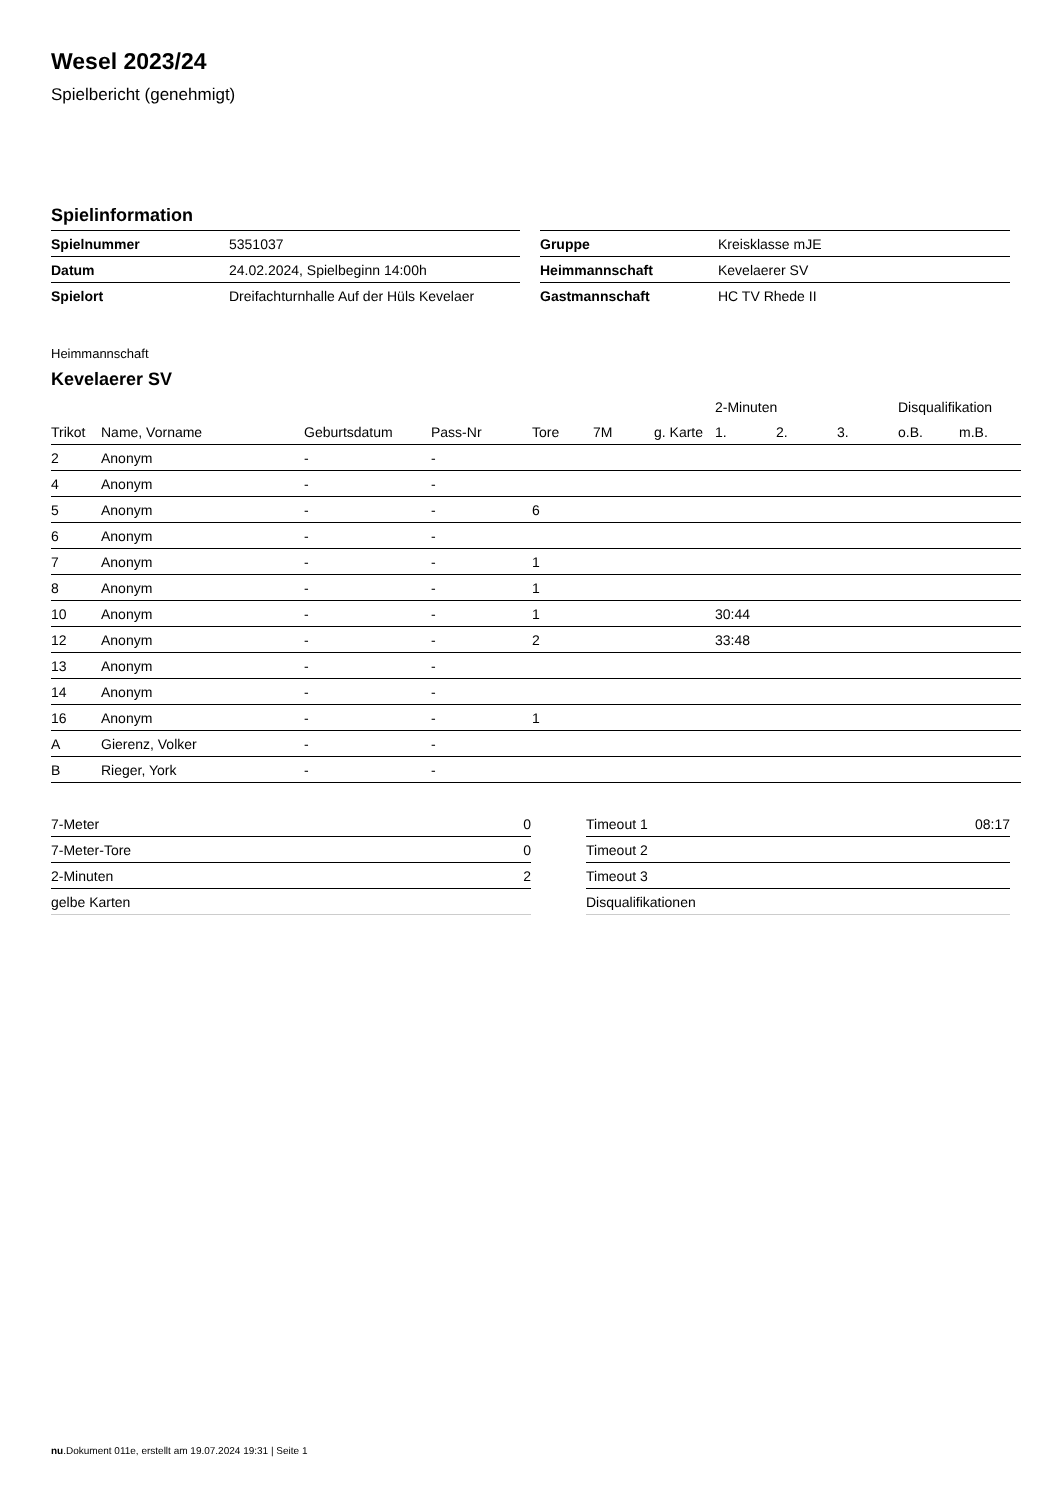Wesel 2023/24
Spielbericht (genehmigt)
Spielinformation
| Spielnummer | 5351037 |
| Datum | 24.02.2024, Spielbeginn 14:00h |
| Spielort | Dreifachturnhalle Auf der Hüls Kevelaer |
| Gruppe | Kreisklasse mJE |
| Heimmannschaft | Kevelaerer SV |
| Gastmannschaft | HC TV Rhede II |
Heimmannschaft
Kevelaerer SV
| | | | | | | | 2-Minuten | | | Disqualifikation | |
| --- | --- | --- | --- | --- | --- | --- | --- | --- | --- | --- | --- |
| Trikot | Name, Vorname | Geburtsdatum | Pass-Nr | Tore | 7M | g. Karte | 1. | 2. | 3. | o.B. | m.B. |
| 2 | Anonym | - | - | | | | | | | | |
| 4 | Anonym | - | - | | | | | | | | |
| 5 | Anonym | - | - | 6 | | | | | | | |
| 6 | Anonym | - | - | | | | | | | | |
| 7 | Anonym | - | - | 1 | | | | | | | |
| 8 | Anonym | - | - | 1 | | | | | | | |
| 10 | Anonym | - | - | 1 | | | 30:44 | | | | |
| 12 | Anonym | - | - | 2 | | | 33:48 | | | | |
| 13 | Anonym | - | - | | | | | | | | |
| 14 | Anonym | - | - | | | | | | | | |
| 16 | Anonym | - | - | 1 | | | | | | | |
| A | Gierenz, Volker | - | - | | | | | | | | |
| B | Rieger, York | - | - | | | | | | | | |
| 7-Meter | 0 |
| 7-Meter-Tore | 0 |
| 2-Minuten | 2 |
| gelbe Karten | |
| Timeout 1 | 08:17 |
| Timeout 2 | |
| Timeout 3 | |
| Disqualifikationen | |
nu.Dokument 011e, erstellt am 19.07.2024 19:31 | Seite 1